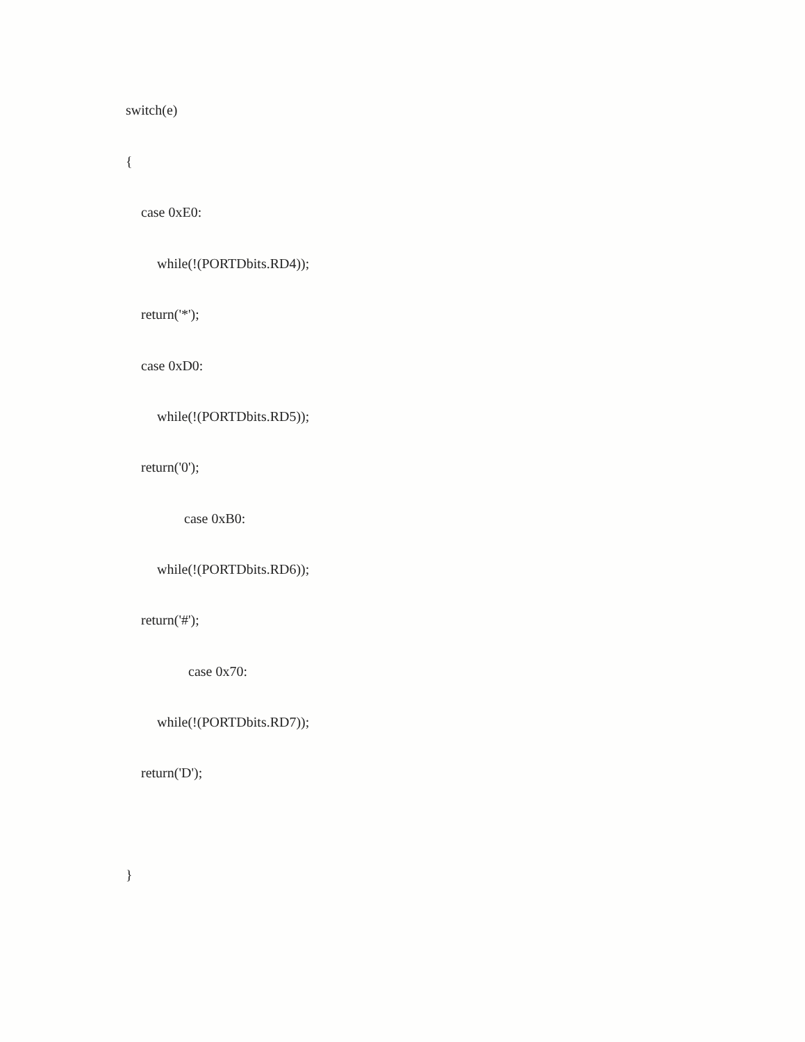switch(e)
{
case 0xE0:
while(!(PORTDbits.RD4));
return('*');
case 0xD0:
while(!(PORTDbits.RD5));
return('0');
case 0xB0:
while(!(PORTDbits.RD6));
return('#');
case 0x70:
while(!(PORTDbits.RD7));
return('D');
}